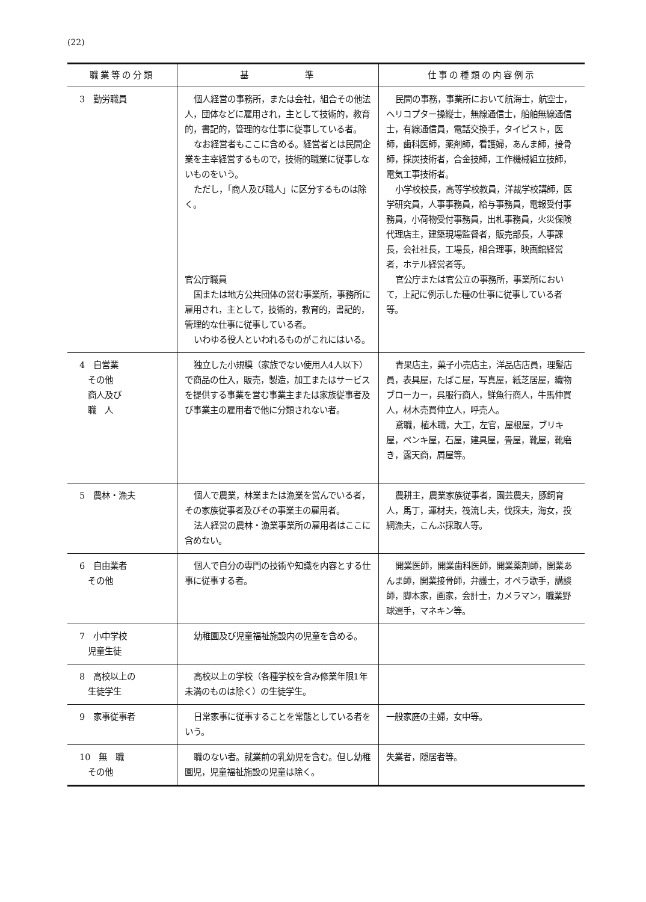(22)
| 職業等の分類 | 基 準 | 仕事の種類の内容例示 |
| --- | --- | --- |
| 3 勤労職員 | 個人経営の事務所，または会社，組合その他法人，団体などに雇用され，主として技術的，教育的，書記的，管理的な仕事に従事している者。 なお経営者もここに含める。経営者とは民間企業を主宰経営するもので，技術的職業に従事しないものをいう。 ただし，「商人及び職人」に区分するものは除く。 官公庁職員 国または地方公共団体の営む事業所，事務所に雇用され，主として，技術的，教育的，書記的，管理的な仕事に従事している者。 いわゆる役人といわれるものがこれにはいる。 | 民間の事務，事業所において航海士，航空士，ヘリコプター操縦士，無線通信士，船舶無線通信士，有線通信員，電話交換手，タイピスト，医師，歯科医師，薬剤師，看護婦，あんま師，接骨師，採炭技術者，合金技師，工作機械組立技師，電気工事技術者。 小学校校長，高等学校教員，洋裁学校講師，医学研究員，人事事務員，給与事務員，電報受付事務員，小荷物受付事務員，出札事務員，火災保険代理店主，建築現場監督者，販売部長，人事課長，会社社長，工場長，組合理事，映画館経営者，ホテル経営者等。 官公庁または官公立の事務所，事業所において，上記に例示した種の仕事に従事している者等。 |
| 4 自営業 その他 商人及び 職 人 | 独立した小規模（家族でない使用人4人以下）で商品の仕入，販売，製造，加工またはサービスを提供する事業を営む事業主または家族従事者及び事業主の雇用者で他に分類されない者。 | 青果店主，菓子小売店主，洋品店店員，理髪店員，表具屋，たばこ屋，写真屋，紙芝居屋，織物ブローカー，呉服行商人，鮮魚行商人，牛馬仲買人，材木売買仲立人，呼売人。 鳶職，植木職，大工，左官，屋根屋，ブリキ屋，ペンキ屋，石屋，建具屋，畳屋，靴屋，靴磨き，露天商，屑屋等。 |
| 5 農林・漁夫 | 個人で農業，林業または漁業を営んでいる者，その家族従事者及びその事業主の雇用者。 法人経営の農林・漁業事業所の雇用者はここに含めない。 | 農耕主，農業家族従事者，園芸農夫，豚飼育人，馬丁，運材夫，筏流し夫，伐採夫，海女，投網漁夫，こんぶ採取人等。 |
| 6 自由業者 その他 | 個人で自分の専門の技術や知識を内容とする仕事に従事する者。 | 開業医師，開業歯科医師，開業薬剤師，開業あんま師，開業接骨師，弁護士，オペラ歌手，講談師，脚本家，画家，会計士，カメラマン，職業野球選手，マネキン等。 |
| 7 小中学校 児童生徒 | 幼稚園及び児童福祉施設内の児童を含める。 | |
| 8 高校以上の 生徒学生 | 高校以上の学校（各種学校を含み修業年限1年未満のものは除く）の生徒学生。 | |
| 9 家事従事者 | 日常家事に従事することを常態としている者をいう。 | 一般家庭の主婦，女中等。 |
| 10 無 職 その他 | 職のない者。就業前の乳幼児を含む。但し幼稚園児，児童福祉施設の児童は除く。 | 失業者，隠居者等。 |